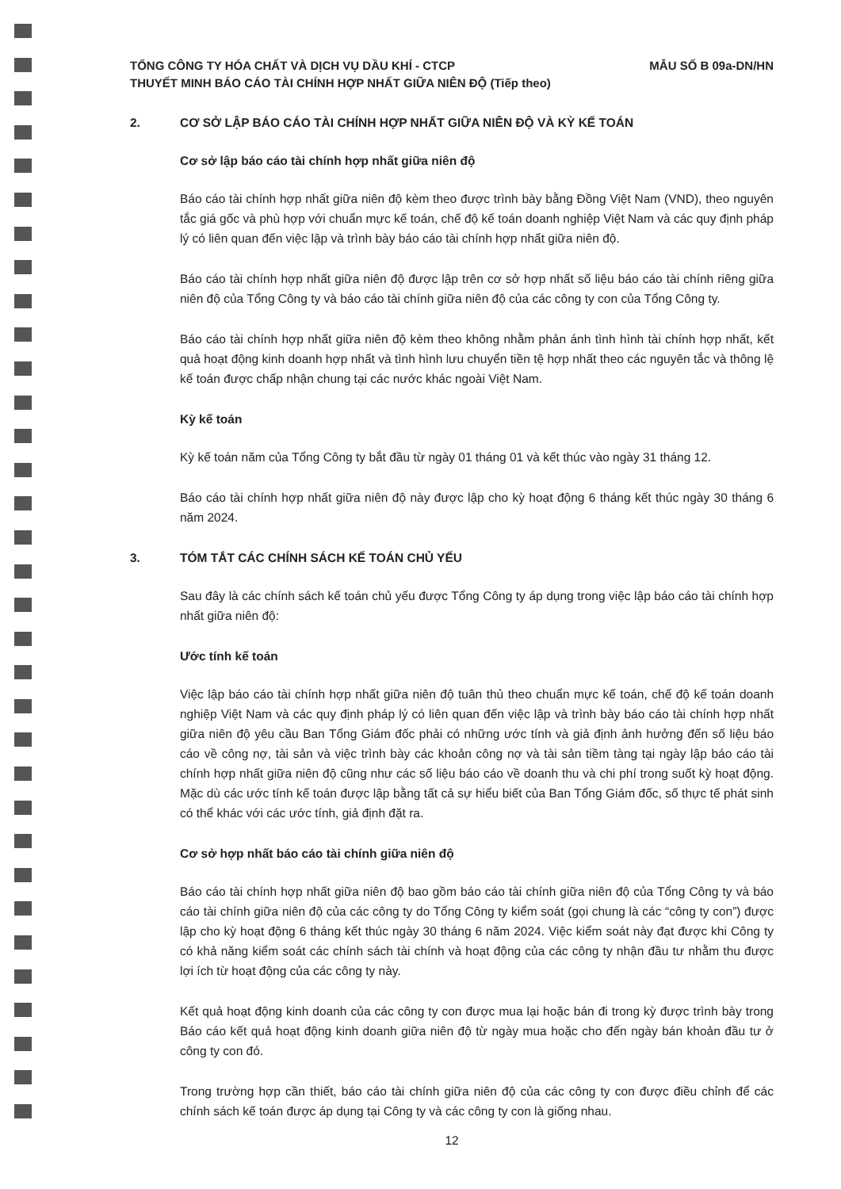TỔNG CÔNG TY HÓA CHẤT VÀ DỊCH VỤ DẦU KHÍ - CTCP
THUYẾT MINH BÁO CÁO TÀI CHÍNH HỢP NHẤT GIỮA NIÊN ĐỘ (Tiếp theo)
MẪU SỐ B 09a-DN/HN
2. CƠ SỞ LẬP BÁO CÁO TÀI CHÍNH HỢP NHẤT GIỮA NIÊN ĐỘ VÀ KỲ KẾ TOÁN
Cơ sở lập báo cáo tài chính hợp nhất giữa niên độ
Báo cáo tài chính hợp nhất giữa niên độ kèm theo được trình bày bằng Đồng Việt Nam (VND), theo nguyên tắc giá gốc và phù hợp với chuẩn mực kế toán, chế độ kế toán doanh nghiệp Việt Nam và các quy định pháp lý có liên quan đến việc lập và trình bày báo cáo tài chính hợp nhất giữa niên độ.
Báo cáo tài chính hợp nhất giữa niên độ được lập trên cơ sở hợp nhất số liệu báo cáo tài chính riêng giữa niên độ của Tổng Công ty và báo cáo tài chính giữa niên độ của các công ty con của Tổng Công ty.
Báo cáo tài chính hợp nhất giữa niên độ kèm theo không nhằm phản ánh tình hình tài chính hợp nhất, kết quả hoạt động kinh doanh hợp nhất và tình hình lưu chuyển tiền tệ hợp nhất theo các nguyên tắc và thông lệ kế toán được chấp nhận chung tại các nước khác ngoài Việt Nam.
Kỳ kế toán
Kỳ kế toán năm của Tổng Công ty bắt đầu từ ngày 01 tháng 01 và kết thúc vào ngày 31 tháng 12.
Báo cáo tài chính hợp nhất giữa niên độ này được lập cho kỳ hoạt động 6 tháng kết thúc ngày 30 tháng 6 năm 2024.
3. TÓM TẮT CÁC CHÍNH SÁCH KẾ TOÁN CHỦ YẾU
Sau đây là các chính sách kế toán chủ yếu được Tổng Công ty áp dụng trong việc lập báo cáo tài chính hợp nhất giữa niên độ:
Ước tính kế toán
Việc lập báo cáo tài chính hợp nhất giữa niên độ tuân thủ theo chuẩn mực kế toán, chế độ kế toán doanh nghiệp Việt Nam và các quy định pháp lý có liên quan đến việc lập và trình bày báo cáo tài chính hợp nhất giữa niên độ yêu cầu Ban Tổng Giám đốc phải có những ước tính và giả định ảnh hưởng đến số liệu báo cáo về công nợ, tài sản và việc trình bày các khoản công nợ và tài sản tiềm tàng tại ngày lập báo cáo tài chính hợp nhất giữa niên độ cũng như các số liệu báo cáo về doanh thu và chi phí trong suốt kỳ hoạt động. Mặc dù các ước tính kế toán được lập bằng tất cả sự hiểu biết của Ban Tổng Giám đốc, số thực tế phát sinh có thể khác với các ước tính, giả định đặt ra.
Cơ sở hợp nhất báo cáo tài chính giữa niên độ
Báo cáo tài chính hợp nhất giữa niên độ bao gồm báo cáo tài chính giữa niên độ của Tổng Công ty và báo cáo tài chính giữa niên độ của các công ty do Tổng Công ty kiểm soát (gọi chung là các “công ty con”) được lập cho kỳ hoạt động 6 tháng kết thúc ngày 30 tháng 6 năm 2024. Việc kiểm soát này đạt được khi Công ty có khả năng kiểm soát các chính sách tài chính và hoạt động của các công ty nhận đầu tư nhằm thu được lợi ích từ hoạt động của các công ty này.
Kết quả hoạt động kinh doanh của các công ty con được mua lại hoặc bán đi trong kỳ được trình bày trong Báo cáo kết quả hoạt động kinh doanh giữa niên độ từ ngày mua hoặc cho đến ngày bán khoản đầu tư ở công ty con đó.
Trong trường hợp cần thiết, báo cáo tài chính giữa niên độ của các công ty con được điều chỉnh để các chính sách kế toán được áp dụng tại Công ty và các công ty con là giống nhau.
12